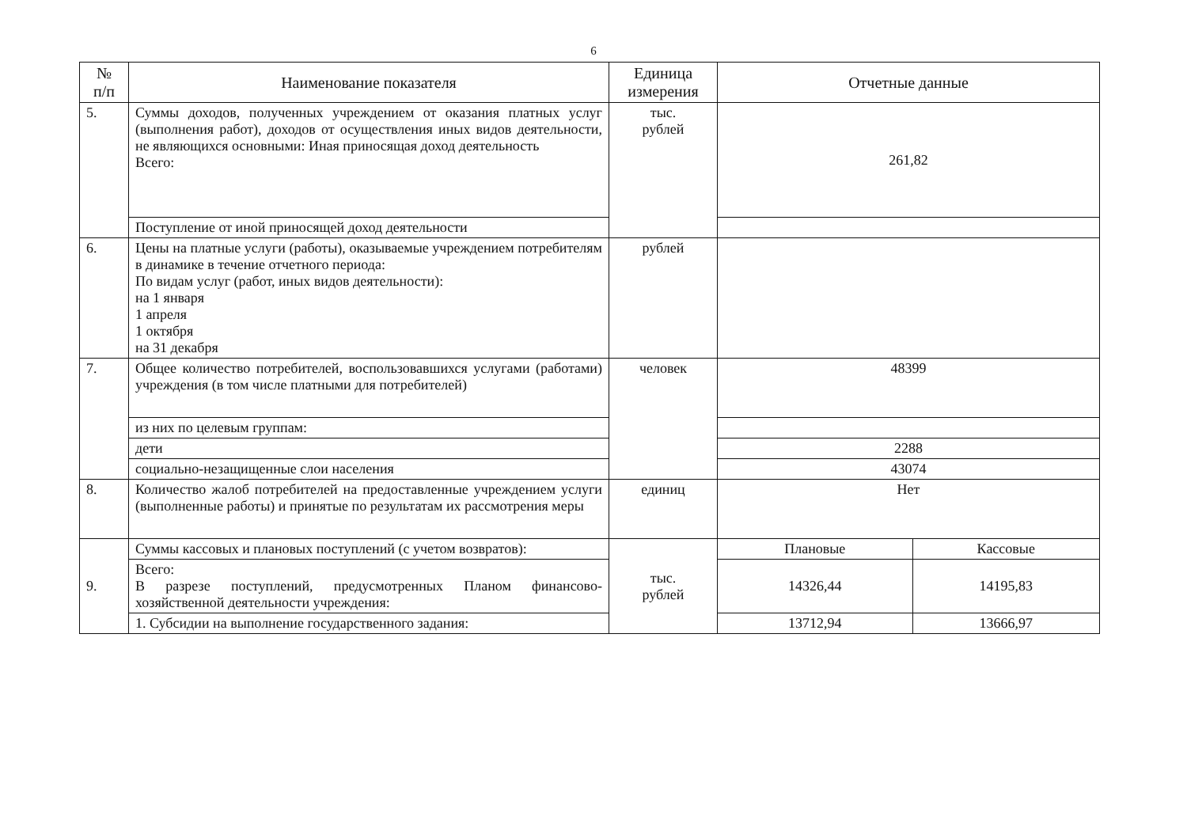6
| № п/п | Наименование показателя | Единица измерения | Отчетные данные | |
| --- | --- | --- | --- | --- |
| 5. | Суммы доходов, полученных учреждением от оказания платных услуг (выполнения работ), доходов от осуществления иных видов деятельности, не являющихся основными: Иная приносящая доход деятельность Всего: | тыс. рублей | 261,82 | |
| | Поступление от иной приносящей доход деятельности | | | |
| 6. | Цены на платные услуги (работы), оказываемые учреждением потребителям в динамике в течение отчетного периода: По видам услуг (работ, иных видов деятельности): на 1 января 1 апреля 1 октября на 31 декабря | рублей | | |
| 7. | Общее количество потребителей, воспользовавшихся услугами (работами) учреждения (в том числе платными для потребителей) | человек | 48399 | |
| | из них по целевым группам: | | | |
| | дети | | 2288 | |
| | социально-незащищенные слои населения | | 43074 | |
| 8. | Количество жалоб потребителей на предоставленные учреждением услуги (выполненные работы) и принятые по результатам их рассмотрения меры | единиц | Нет | |
| 9. | Суммы кассовых и плановых поступлений (с учетом возвратов): | тыс. рублей | Плановые | Кассовые |
| | Всего: В разрезе поступлений, предусмотренных Планом финансово-хозяйственной деятельности учреждения: | | 14326,44 | 14195,83 |
| | 1. Субсидии на выполнение государственного задания: | | 13712,94 | 13666,97 |